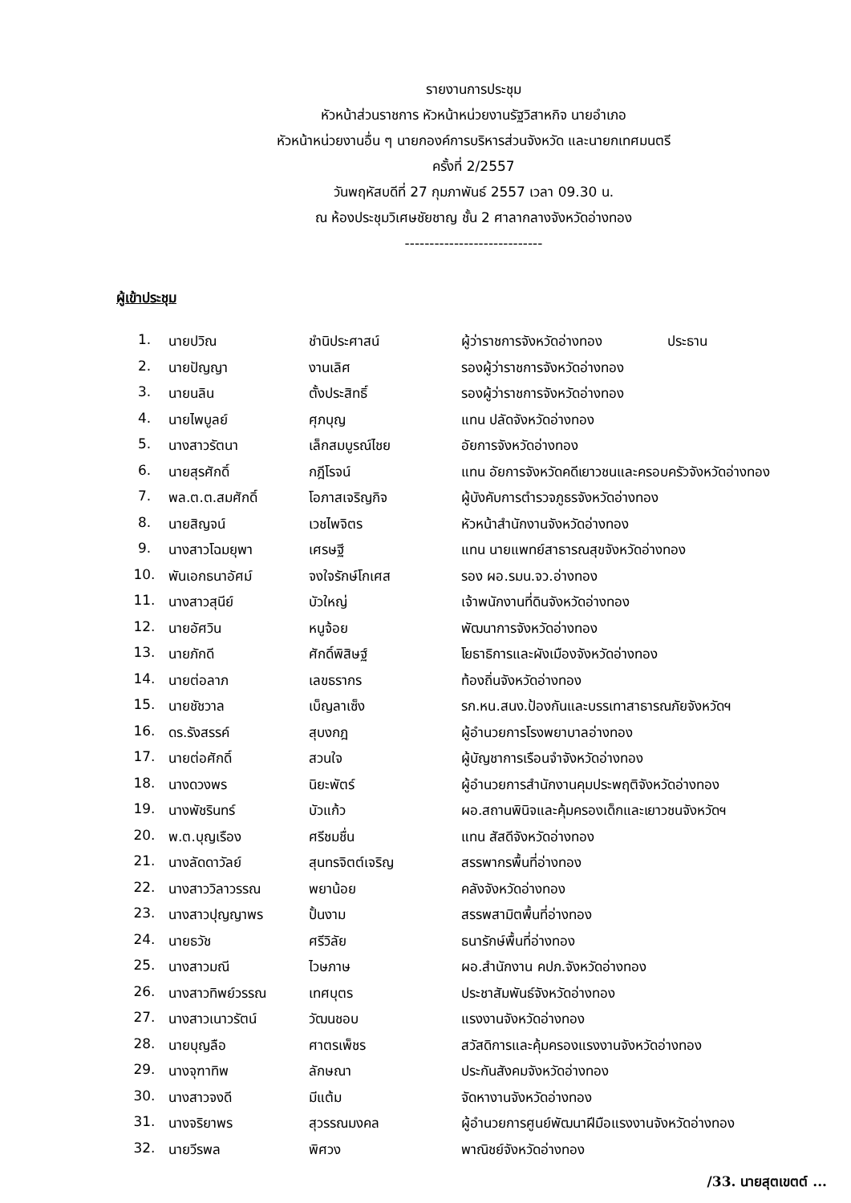รายงานการประชุม
หัวหน้าส่วนราชการ หัวหน้าหน่วยงานรัฐวิสาหกิจ นายอำเภอ
หัวหน้าหน่วยงานอื่น ๆ นายกองค์การบริหารส่วนจังหวัด และนายกเทศมนตรี
ครั้งที่ 2/2557
วันพฤหัสบดีที่ 27 กุมภาพันธ์ 2557 เวลา 09.30 น.
ณ ห้องประชุมวิเศษชัยชาญ ชั้น 2 ศาลากลางจังหวัดอ่างทอง
----------------------------
ผู้เข้าประชุม
| 1. | นายปวิณ | ชำนิประศาสน์ | ผู้ว่าราชการจังหวัดอ่างทอง ประธาน |
| 2. | นายปัญญา | งานเลิศ | รองผู้ว่าราชการจังหวัดอ่างทอง |
| 3. | นายนลิน | ตั้งประสิทธิ์ | รองผู้ว่าราชการจังหวัดอ่างทอง |
| 4. | นายไพบูลย์ | ศุภบุญ | แทน ปลัดจังหวัดอ่างทอง |
| 5. | นางสาวรัตนา | เล็กสมบูรณ์ไชย | อัยการจังหวัดอ่างทอง |
| 6. | นายสุรศักดิ์ | กฎีโรจน์ | แทน อัยการจังหวัดคดีเยาวชนและครอบครัวจังหวัดอ่างทอง |
| 7. | พล.ต.ต.สมศักดิ์ | โอภาสเจริญกิจ | ผู้บังคับการตำรวจภูธรจังหวัดอ่างทอง |
| 8. | นายสิญจน์ | เวชไพจิตร | หัวหน้าสำนักงานจังหวัดอ่างทอง |
| 9. | นางสาวโฉมยุพา | เศรษฐี | แทน นายแพทย์สาธารณสุขจังหวัดอ่างทอง |
| 10. | พันเอกธนาอัศม์ | จงใจรักษ์โกเศส | รอง ผอ.รมน.จว.อ่างทอง |
| 11. | นางสาวสุนีย์ | บัวใหญ่ | เจ้าพนักงานที่ดินจังหวัดอ่างทอง |
| 12. | นายอัศวิน | หนูจ้อย | พัฒนาการจังหวัดอ่างทอง |
| 13. | นายภักดี | ศักดิ์พิสิษฐ์ | โยธาธิการและผังเมืองจังหวัดอ่างทอง |
| 14. | นายต่อลาภ | เลขธรากร | ท้องถิ่นจังหวัดอ่างทอง |
| 15. | นายชัชวาล | เบ็ญลาเซ็ง | รก.หน.สนง.ป้องกันและบรรเทาสาธารณภัยจังหวัดฯ |
| 16. | ดร.รังสรรค์ | สุบงกฎ | ผู้อำนวยการโรงพยาบาลอ่างทอง |
| 17. | นายต่อศักดิ์ | สวนใจ | ผู้บัญชาการเรือนจำจังหวัดอ่างทอง |
| 18. | นางดวงพร | นิยะพัตร์ | ผู้อำนวยการสำนักงานคุมประพฤติจังหวัดอ่างทอง |
| 19. | นางพัชรินทร์ | บัวแก้ว | ผอ.สถานพินิจและคุ้มครองเด็กและเยาวชนจังหวัดฯ |
| 20. | พ.ต.บุญเรือง | ศรีชมชื่น | แทน สัสดีจังหวัดอ่างทอง |
| 21. | นางลัดดาวัลย์ | สุนทรจิตต์เจริญ | สรรพากรพื้นที่อ่างทอง |
| 22. | นางสาววิลาวรรณ | พยาน้อย | คลังจังหวัดอ่างทอง |
| 23. | นางสาวปุญญาพร | ปั้นงาม | สรรพสามิตพื้นที่อ่างทอง |
| 24. | นายธวัช | ศรีวิลัย | ธนารักษ์พื้นที่อ่างทอง |
| 25. | นางสาวมณี | ไวษภาษ | ผอ.สำนักงาน คปภ.จังหวัดอ่างทอง |
| 26. | นางสาวทิพย์วรรณ | เทศบุตร | ประชาสัมพันธ์จังหวัดอ่างทอง |
| 27. | นางสาวเนาวรัตน์ | วัฒนชอบ | แรงงานจังหวัดอ่างทอง |
| 28. | นายบุญลือ | ศาตรเพ็ชร | สวัสดิการและคุ้มครองแรงงานจังหวัดอ่างทอง |
| 29. | นางจุฑาทิพ | ลักษณา | ประกันสังคมจังหวัดอ่างทอง |
| 30. | นางสาวจงดี | มีแต้ม | จัดหางานจังหวัดอ่างทอง |
| 31. | นางจริยาพร | สุวรรณมงคล | ผู้อำนวยการศูนย์พัฒนาฝีมือแรงงานจังหวัดอ่างทอง |
| 32. | นายวีรพล | พิศวง | พาณิชย์จังหวัดอ่างทอง |
/33. นายสุตเขตต์ ...